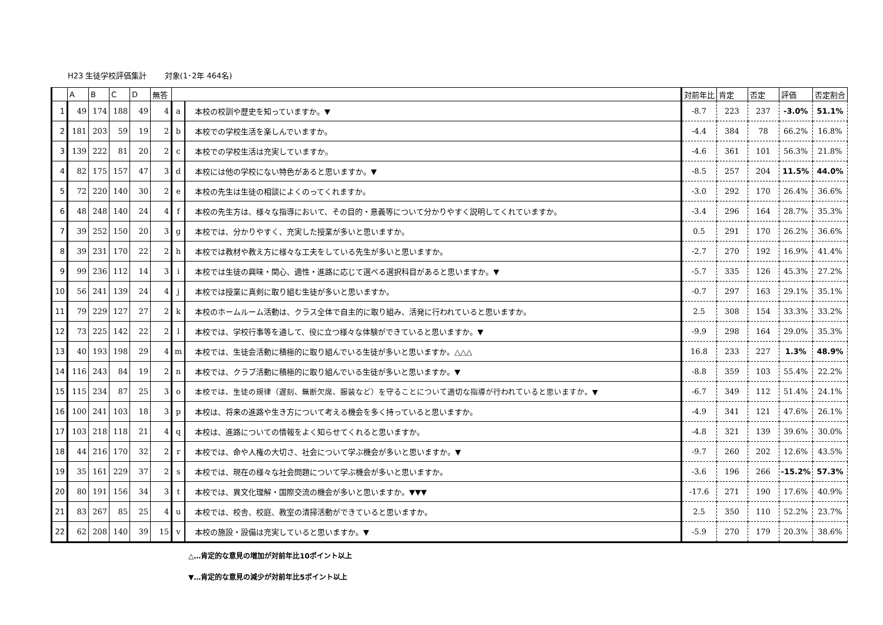H23 生徒学校評価集計　　 対象(1･2年 464名)
| | A | B | C | D | 無答 | | | 対前年比 | 肯定 | 否定 | 評価 | 否定割合 |
| --- | --- | --- | --- | --- | --- | --- | --- | --- | --- | --- | --- | --- |
| 1 | 49 | 174 | 188 | 49 | 4 | a | 本校の校訓や歴史を知っていますか。▼ | -8.7 | 223 | 237 | -3.0% | 51.1% |
| 2 | 181 | 203 | 59 | 19 | 2 | b | 本校での学校生活を楽しんでいますか。 | -4.4 | 384 | 78 | 66.2% | 16.8% |
| 3 | 139 | 222 | 81 | 20 | 2 | c | 本校での学校生活は充実していますか。 | -4.6 | 361 | 101 | 56.3% | 21.8% |
| 4 | 82 | 175 | 157 | 47 | 3 | d | 本校には他の学校にない特色があると思いますか。▼ | -8.5 | 257 | 204 | 11.5% | 44.0% |
| 5 | 72 | 220 | 140 | 30 | 2 | e | 本校の先生は生徒の相談によくのってくれますか。 | -3.0 | 292 | 170 | 26.4% | 36.6% |
| 6 | 48 | 248 | 140 | 24 | 4 | f | 本校の先生方は、様々な指導において、その目的・意義等について分かりやすく説明してくれていますか。 | -3.4 | 296 | 164 | 28.7% | 35.3% |
| 7 | 39 | 252 | 150 | 20 | 3 | g | 本校では、分かりやすく、充実した授業が多いと思いますか。 | 0.5 | 291 | 170 | 26.2% | 36.6% |
| 8 | 39 | 231 | 170 | 22 | 2 | h | 本校では教材や教え方に様々な工夫をしている先生が多いと思いますか。 | -2.7 | 270 | 192 | 16.9% | 41.4% |
| 9 | 99 | 236 | 112 | 14 | 3 | i | 本校では生徒の興味・関心、適性・進路に応じて選べる選択科目があると思いますか。▼ | -5.7 | 335 | 126 | 45.3% | 27.2% |
| 10 | 56 | 241 | 139 | 24 | 4 | j | 本校では授業に真剣に取り組む生徒が多いと思いますか。 | -0.7 | 297 | 163 | 29.1% | 35.1% |
| 11 | 79 | 229 | 127 | 27 | 2 | k | 本校のホームルーム活動は、クラス全体で自主的に取り組み、活発に行われていると思いますか。 | 2.5 | 308 | 154 | 33.3% | 33.2% |
| 12 | 73 | 225 | 142 | 22 | 2 | l | 本校では、学校行事等を通して、役に立つ様々な体験ができていると思いますか。▼ | -9.9 | 298 | 164 | 29.0% | 35.3% |
| 13 | 40 | 193 | 198 | 29 | 4 | m | 本校では、生徒会活動に積極的に取り組んでいる生徒が多いと思いますか。△△△ | 16.8 | 233 | 227 | 1.3% | 48.9% |
| 14 | 116 | 243 | 84 | 19 | 2 | n | 本校では、クラブ活動に積極的に取り組んでいる生徒が多いと思いますか。▼ | -8.8 | 359 | 103 | 55.4% | 22.2% |
| 15 | 115 | 234 | 87 | 25 | 3 | o | 本校では、生徒の規律（遅刻、無断欠席、服装など）を守ることについて適切な指導が行われていると思いますか。▼ | -6.7 | 349 | 112 | 51.4% | 24.1% |
| 16 | 100 | 241 | 103 | 18 | 3 | p | 本校は、将来の進路や生き方について考える機会を多く持っていると思いますか。 | -4.9 | 341 | 121 | 47.6% | 26.1% |
| 17 | 103 | 218 | 118 | 21 | 4 | q | 本校は、進路についての情報をよく知らせてくれると思いますか。 | -4.8 | 321 | 139 | 39.6% | 30.0% |
| 18 | 44 | 216 | 170 | 32 | 2 | r | 本校では、命や人権の大切さ、社会について学ぶ機会が多いと思いますか。▼ | -9.7 | 260 | 202 | 12.6% | 43.5% |
| 19 | 35 | 161 | 229 | 37 | 2 | s | 本校では、現在の様々な社会問題について学ぶ機会が多いと思いますか。 | -3.6 | 196 | 266 | -15.2% | 57.3% |
| 20 | 80 | 191 | 156 | 34 | 3 | t | 本校では、異文化理解・国際交流の機会が多いと思いますか。▼▼▼ | -17.6 | 271 | 190 | 17.6% | 40.9% |
| 21 | 83 | 267 | 85 | 25 | 4 | u | 本校では、校舎、校庭、教室の清掃活動ができていると思いますか。 | 2.5 | 350 | 110 | 52.2% | 23.7% |
| 22 | 62 | 208 | 140 | 39 | 15 | v | 本校の施設・設備は充実していると思いますか。▼ | -5.9 | 270 | 179 | 20.3% | 38.6% |
△…肯定的な意見の増加が対前年比10ポイント以上
▼…肯定的な意見の減少が対前年比5ポイント以上